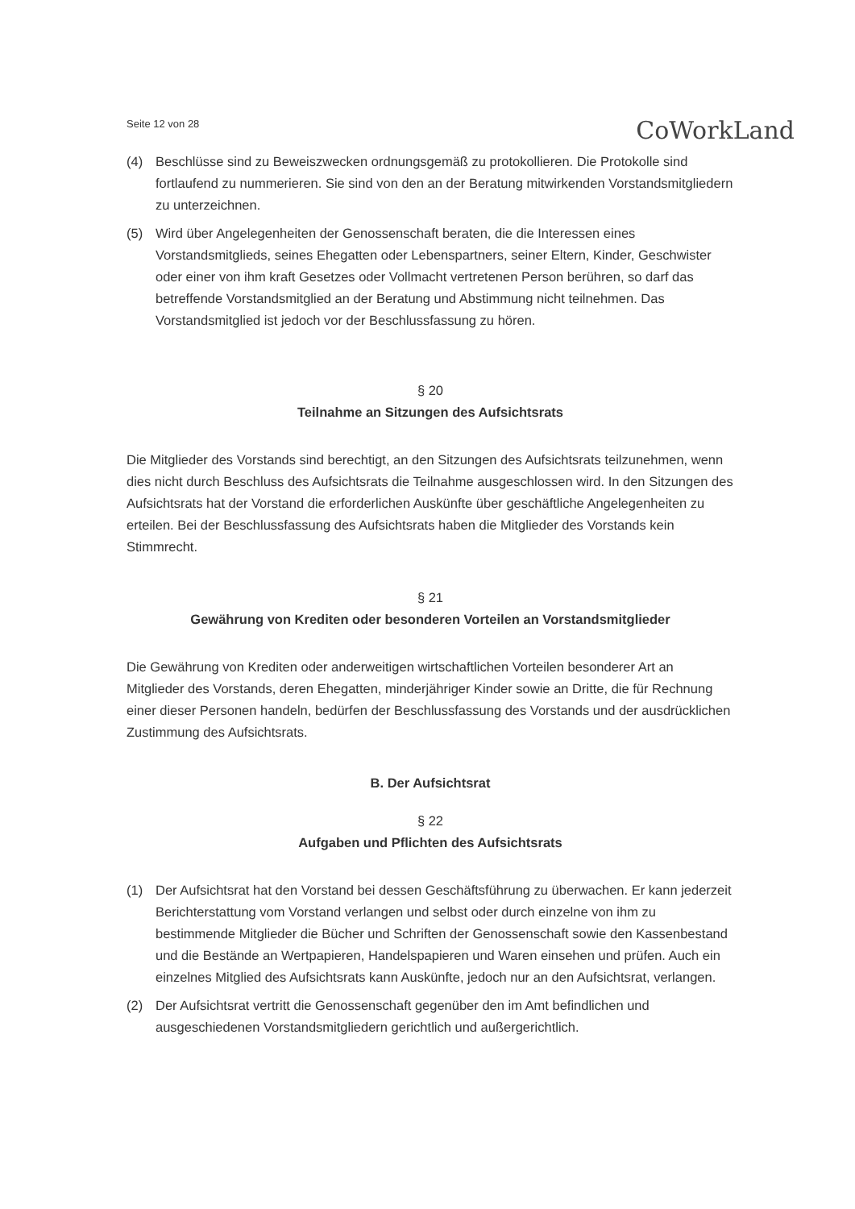Seite 12 von 28
CoWorkLand
(4) Beschlüsse sind zu Beweiszwecken ordnungsgemäß zu protokollieren. Die Protokolle sind fortlaufend zu nummerieren. Sie sind von den an der Beratung mitwirkenden Vorstandsmitgliedern zu unterzeichnen.
(5) Wird über Angelegenheiten der Genossenschaft beraten, die die Interessen eines Vorstandsmitglieds, seines Ehegatten oder Lebenspartners, seiner Eltern, Kinder, Geschwister oder einer von ihm kraft Gesetzes oder Vollmacht vertretenen Person berühren, so darf das betreffende Vorstandsmitglied an der Beratung und Abstimmung nicht teilnehmen. Das Vorstandsmitglied ist jedoch vor der Beschlussfassung zu hören.
§ 20
Teilnahme an Sitzungen des Aufsichtsrats
Die Mitglieder des Vorstands sind berechtigt, an den Sitzungen des Aufsichtsrats teilzunehmen, wenn dies nicht durch Beschluss des Aufsichtsrats die Teilnahme ausgeschlossen wird. In den Sitzungen des Aufsichtsrats hat der Vorstand die erforderlichen Auskünfte über geschäftliche Angelegenheiten zu erteilen. Bei der Beschlussfassung des Aufsichtsrats haben die Mitglieder des Vorstands kein Stimmrecht.
§ 21
Gewährung von Krediten oder besonderen Vorteilen an Vorstandsmitglieder
Die Gewährung von Krediten oder anderweitigen wirtschaftlichen Vorteilen besonderer Art an Mitglieder des Vorstands, deren Ehegatten, minderjähriger Kinder sowie an Dritte, die für Rechnung einer dieser Personen handeln, bedürfen der Beschlussfassung des Vorstands und der ausdrücklichen Zustimmung des Aufsichtsrats.
B. Der Aufsichtsrat
§ 22
Aufgaben und Pflichten des Aufsichtsrats
(1) Der Aufsichtsrat hat den Vorstand bei dessen Geschäftsführung zu überwachen. Er kann jederzeit Berichterstattung vom Vorstand verlangen und selbst oder durch einzelne von ihm zu bestimmende Mitglieder die Bücher und Schriften der Genossenschaft sowie den Kassenbestand und die Bestände an Wertpapieren, Handelspapieren und Waren einsehen und prüfen. Auch ein einzelnes Mitglied des Aufsichtsrats kann Auskünfte, jedoch nur an den Aufsichtsrat, verlangen.
(2) Der Aufsichtsrat vertritt die Genossenschaft gegenüber den im Amt befindlichen und ausgeschiedenen Vorstandsmitgliedern gerichtlich und außergerichtlich.